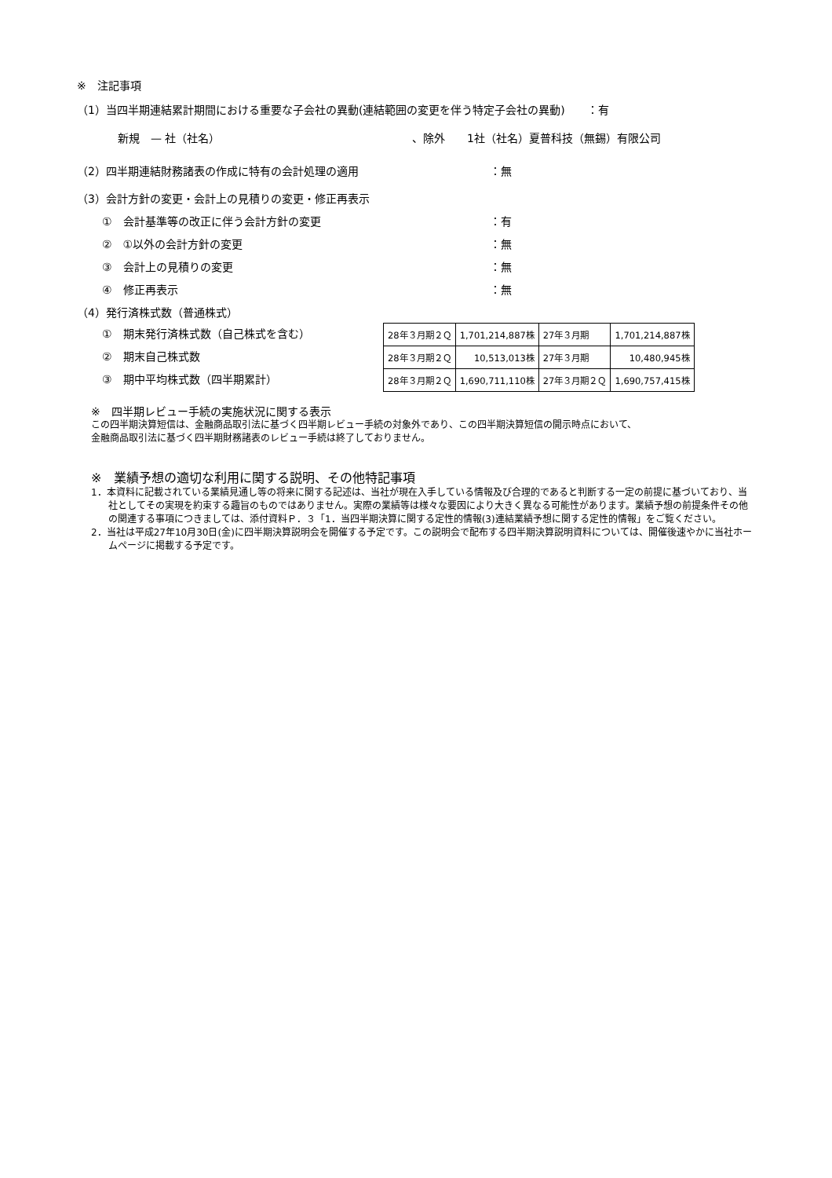※　注記事項
（1）当四半期連結累計期間における重要な子会社の異動(連結範囲の変更を伴う特定子会社の異動)　　：有
新規　— 社（社名） 、除外　　1社（社名）夏普科技（無錫）有限公司
（2）四半期連結財務諸表の作成に特有の会計処理の適用 ：無
（3）会計方針の変更・会計上の見積りの変更・修正再表示
①　会計基準等の改正に伴う会計方針の変更 ：有
②　①以外の会計方針の変更 ：無
③　会計上の見積りの変更 ：無
④　修正再表示 ：無
（4）発行済株式数（普通株式）
①　期末発行済株式数（自己株式を含む）
②　期末自己株式数
③　期中平均株式数（四半期累計）
| 28年３月期２Ｑ | 1,701,214,887株 | 27年３月期 | 1,701,214,887株 |
| 28年３月期２Ｑ | 10,513,013株 | 27年３月期 | 10,480,945株 |
| 28年３月期２Ｑ | 1,690,711,110株 | 27年３月期２Ｑ | 1,690,757,415株 |
※　四半期レビュー手続の実施状況に関する表示
この四半期決算短信は、金融商品取引法に基づく四半期レビュー手続の対象外であり、この四半期決算短信の開示時点において、
金融商品取引法に基づく四半期財務諸表のレビュー手続は終了しておりません。
※　業績予想の適切な利用に関する説明、その他特記事項
1．本資料に記載されている業績見通し等の将来に関する記述は、当社が現在入手している情報及び合理的であると判断する一定の前提に基づいており、当社としてその実現を約束する趣旨のものではありません。実際の業績等は様々な要因により大きく異なる可能性があります。業績予想の前提条件その他の関連する事項につきましては、添付資料Ｐ．３「1．当四半期決算に関する定性的情報(3)連結業績予想に関する定性的情報」をご覧ください。
2．当社は平成27年10月30日(金)に四半期決算説明会を開催する予定です。この説明会で配布する四半期決算説明資料については、開催後速やかに当社ホームページに掲載する予定です。